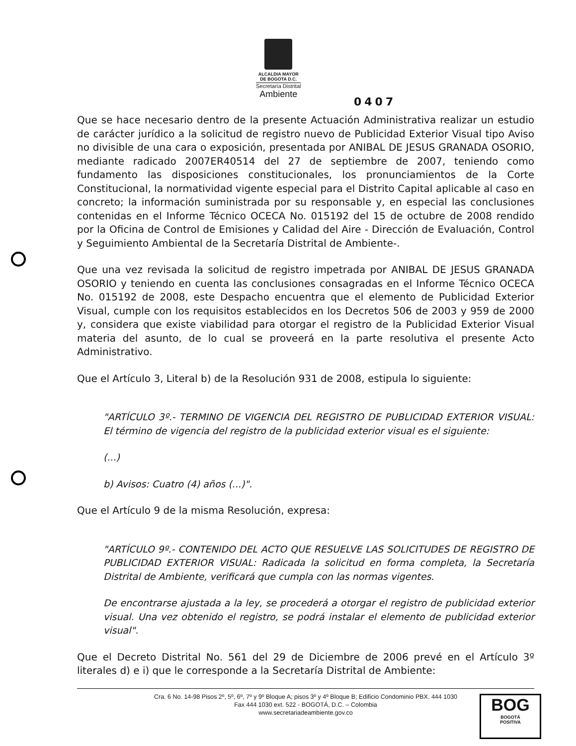ALCALDIA MAYOR
DE BOGOTA D.C.
Secretaría Distrital
Ambiente
0407
Que se hace necesario dentro de la presente Actuación Administrativa realizar un estudio de carácter jurídico a la solicitud de registro nuevo de Publicidad Exterior Visual tipo Aviso no divisible de una cara o exposición, presentada por ANIBAL DE JESUS GRANADA OSORIO, mediante radicado 2007ER40514 del 27 de septiembre de 2007, teniendo como fundamento las disposiciones constitucionales, los pronunciamientos de la Corte Constitucional, la normatividad vigente especial para el Distrito Capital aplicable al caso en concreto; la información suministrada por su responsable y, en especial las conclusiones contenidas en el Informe Técnico OCECA No. 015192 del 15 de octubre de 2008 rendido por la Oficina de Control de Emisiones y Calidad del Aire - Dirección de Evaluación, Control y Seguimiento Ambiental de la Secretaría Distrital de Ambiente-.
Que una vez revisada la solicitud de registro impetrada por ANIBAL DE JESUS GRANADA OSORIO y teniendo en cuenta las conclusiones consagradas en el Informe Técnico OCECA No. 015192 de 2008, este Despacho encuentra que el elemento de Publicidad Exterior Visual, cumple con los requisitos establecidos en los Decretos 506 de 2003 y 959 de 2000 y, considera que existe viabilidad para otorgar el registro de la Publicidad Exterior Visual materia del asunto, de lo cual se proveerá en la parte resolutiva el presente Acto Administrativo.
Que el Artículo 3, Literal b) de la Resolución 931 de 2008, estipula lo siguiente:
"ARTÍCULO 3º.- TERMINO DE VIGENCIA DEL REGISTRO DE PUBLICIDAD EXTERIOR VISUAL: El término de vigencia del registro de la publicidad exterior visual es el siguiente:
(...)
b) Avisos: Cuatro (4) años (...)".
Que el Artículo 9 de la misma Resolución, expresa:
"ARTÍCULO 9º.- CONTENIDO DEL ACTO QUE RESUELVE LAS SOLICITUDES DE REGISTRO DE PUBLICIDAD EXTERIOR VISUAL: Radicada la solicitud en forma completa, la Secretaría Distrital de Ambiente, verificará que cumpla con las normas vigentes.
De encontrarse ajustada a la ley, se procederá a otorgar el registro de publicidad exterior visual. Una vez obtenido el registro, se podrá instalar el elemento de publicidad exterior visual".
Que el Decreto Distrital No. 561 del 29 de Diciembre de 2006 prevé en el Artículo 3º literales d) e i) que le corresponde a la Secretaría Distrital de Ambiente:
Cra. 6 No. 14-98 Pisos 2º, 5º, 6º, 7º y 9º Bloque A; pisos 3º y 4º Bloque B; Edificio Condominio PBX. 444 1030
Fax 444 1030 ext. 522 - BOGOTÁ, D.C. – Colombia
www.secretariadeambiente.gov.co
BOG
BOGOTÁ
POSITIVA